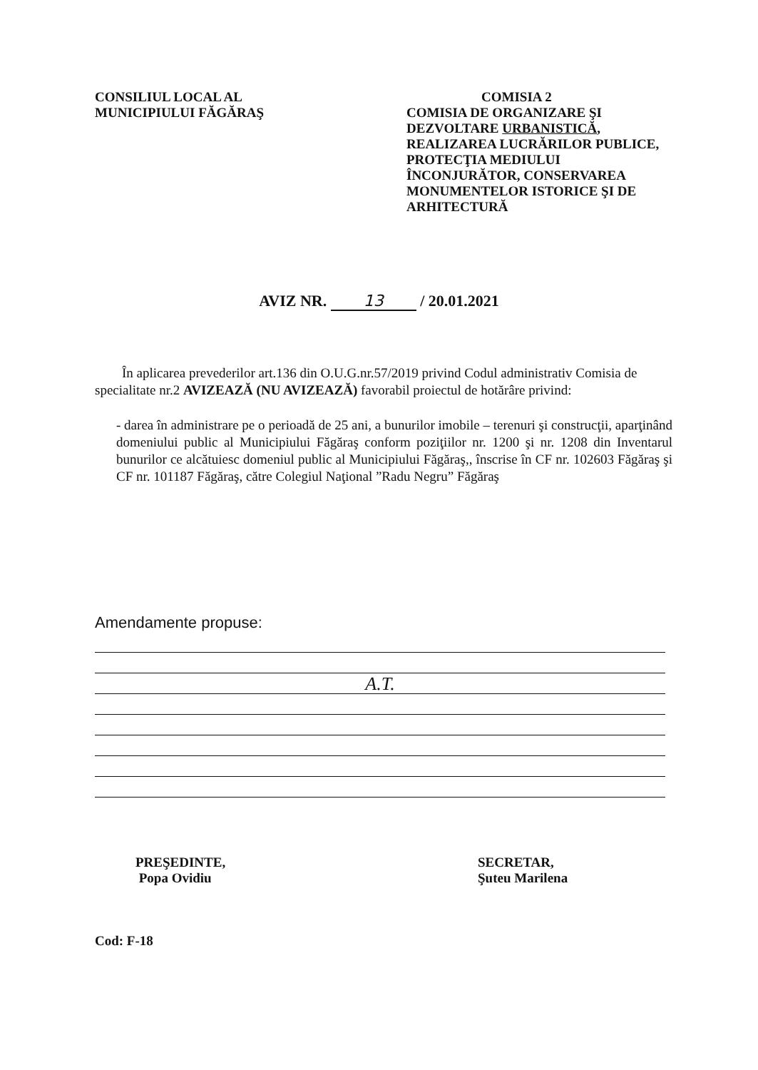CONSILIUL LOCAL AL
MUNICIPIULUI FĂGĂRAŞ
COMISIA 2
COMISIA DE ORGANIZARE ŞI DEZVOLTARE URBANISTICĂ, REALIZAREA LUCRĂRILOR PUBLICE, PROTECŢIA MEDIULUI ÎNCONJURĂTOR, CONSERVAREA MONUMENTELOR ISTORICE ŞI DE ARHITECTURĂ
AVIZ NR. 13 / 20.01.2021
În aplicarea prevederilor art.136 din O.U.G.nr.57/2019 privind Codul administrativ Comisia de specialitate nr.2 AVIZEAZĂ (NU AVIZEAZĂ) favorabil proiectul de hotărâre privind:
- darea în administrare pe o perioadă de 25 ani, a bunurilor imobile – terenuri şi construcţii, aparţinând domeniului public al Municipiului Făgăraş conform poziţiilor nr. 1200 şi nr. 1208 din Inventarul bunurilor ce alcătuiesc domeniul public al Municipiului Făgăraş,, înscrise în CF nr. 102603 Făgăraş şi CF nr. 101187 Făgăraş, către Colegiul Naţional ”Radu Negru” Făgăraş
Amendamente propuse:
A.T.
PREŞEDINTE,
Popa Ovidiu
Cod: F-18
SECRETAR,
Şuteu Marilena